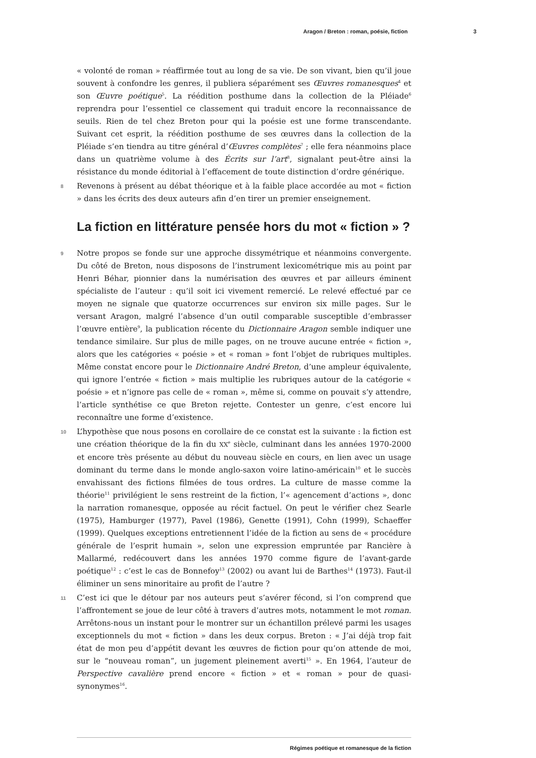Aragon / Breton : roman, poésie, fiction 3
« volonté de roman » réaffirmée tout au long de sa vie. De son vivant, bien qu’il joue souvent à confondre les genres, il publiera séparément ses Œuvres romanesques<sup>4</sup> et son Œuvre poétique<sup>5</sup>. La réédition posthume dans la collection de la Pléiade<sup>6</sup> reprendra pour l’essentiel ce classement qui traduit encore la reconnaissance de seuils. Rien de tel chez Breton pour qui la poésie est une forme transcendante. Suivant cet esprit, la réédition posthume de ses œuvres dans la collection de la Pléiade s’en tiendra au titre général d’Œuvres complètes<sup>7</sup> ; elle fera néanmoins place dans un quatrième volume à des Écrits sur l’art<sup>8</sup>, signalant peut-être ainsi la résistance du monde éditorial à l’effacement de toute distinction d’ordre générique.
8 Revenons à présent au débat théorique et à la faible place accordée au mot « fiction » dans les écrits des deux auteurs afin d’en tirer un premier enseignement.
La fiction en littérature pensée hors du mot « fiction » ?
9 Notre propos se fonde sur une approche dissymétrique et néanmoins convergente. Du côté de Breton, nous disposons de l’instrument lexicométrique mis au point par Henri Béhar, pionnier dans la numérisation des œuvres et par ailleurs éminent spécialiste de l’auteur : qu’il soit ici vivement remercié. Le relevé effectué par ce moyen ne signale que quatorze occurrences sur environ six mille pages. Sur le versant Aragon, malgré l’absence d’un outil comparable susceptible d’embrasser l’œuvre entière<sup>9</sup>, la publication récente du Dictionnaire Aragon semble indiquer une tendance similaire. Sur plus de mille pages, on ne trouve aucune entrée « fiction », alors que les catégories « poésie » et « roman » font l’objet de rubriques multiples. Même constat encore pour le Dictionnaire André Breton, d’une ampleur équivalente, qui ignore l’entrée « fiction » mais multiplie les rubriques autour de la catégorie « poésie » et n’ignore pas celle de « roman », même si, comme on pouvait s’y attendre, l’article synthétise ce que Breton rejette. Contester un genre, c’est encore lui reconnaître une forme d’existence.
10 L’hypothèse que nous posons en corollaire de ce constat est la suivante : la fiction est une création théorique de la fin du XX<sup>e</sup> siècle, culminant dans les années 1970-2000 et encore très présente au début du nouveau siècle en cours, en lien avec un usage dominant du terme dans le monde anglo-saxon voire latino-américain<sup>10</sup> et le succès envahissant des fictions filmées de tous ordres. La culture de masse comme la théorie<sup>11</sup> privilégient le sens restreint de la fiction, l’« agencement d’actions », donc la narration romanesque, opposée au récit factuel. On peut le vérifier chez Searle (1975), Hamburger (1977), Pavel (1986), Genette (1991), Cohn (1999), Schaeffer (1999). Quelques exceptions entretiennent l’idée de la fiction au sens de « procédure générale de l’esprit humain », selon une expression empruntée par Rancière à Mallarmé, redécouvert dans les années 1970 comme figure de l’avant-garde poétique<sup>12</sup> : c’est le cas de Bonnefoy<sup>13</sup> (2002) ou avant lui de Barthes<sup>14</sup> (1973). Faut-il éliminer un sens minoritaire au profit de l’autre ?
11 C’est ici que le détour par nos auteurs peut s’avérer fécond, si l’on comprend que l’affrontement se joue de leur côté à travers d’autres mots, notamment le mot roman. Arrêtons-nous un instant pour le montrer sur un échantillon prélevé parmi les usages exceptionnels du mot « fiction » dans les deux corpus. Breton : « J’ai déjà trop fait état de mon peu d’appétit devant les œuvres de fiction pour qu’on attende de moi, sur le “nouveau roman”, un jugement pleinement averti<sup>15</sup> ». En 1964, l’auteur de Perspective cavalière prend encore « fiction » et « roman » pour de quasi-synonymes<sup>16</sup>.
Régimes poétique et romanesque de la fiction